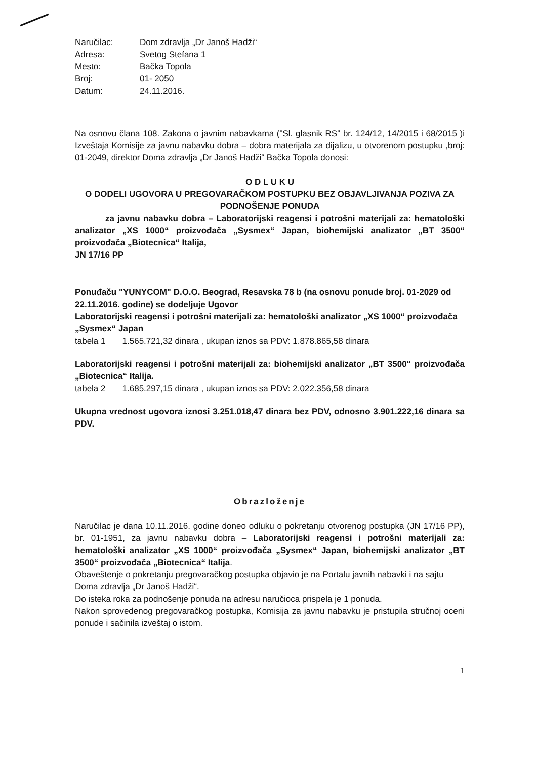| Naručilac: | Dom zdravlja „Dr Janoš Hadži“ |
| Adresa: | Svetog Stefana 1 |
| Mesto: | Bačka Topola |
| Broj: | 01- 2050 |
| Datum: | 24.11.2016. |
Na osnovu člana 108. Zakona o javnim nabavkama ("Sl. glasnik RS" br. 124/12, 14/2015 i 68/2015 )i Izveštaja Komisije za javnu nabavku dobra – dobra materijala za dijalizu, u otvorenom postupku ,broj: 01-2049, direktor Doma zdravlja „Dr Janoš Hadži“ Bačka Topola donosi:
O D L U K U
O DODELI UGOVORA U PREGOVARAČKOM POSTUPKU BEZ OBJAVLJIVANJA POZIVA ZA PODNOŠENJE PONUDA
za javnu nabavku dobra – Laboratorijski reagensi i potrošni materijali za: hematološki analizator „XS 1000“ proizvođača „Sysmex“ Japan, biohemijski analizator „BT 3500“ proizvođača „Biotecnica“ Italija,
JN 17/16 PP
Ponuđaču "YUNYCOM" D.O.O. Beograd, Resavska 78 b (na osnovu ponude broj. 01-2029 od 22.11.2016. godine) se dodeljuje Ugovor
Laboratorijski reagensi i potrošni materijali za: hematološki analizator „XS 1000“ proizvođača „Sysmex“ Japan
tabela 1 1.565.721,32 dinara , ukupan iznos sa PDV: 1.878.865,58 dinara
Laboratorijski reagensi i potrošni materijali za: biohemijski analizator „BT 3500“ proizvođača „Biotecnica“ Italija.
tabela 2 1.685.297,15 dinara , ukupan iznos sa PDV: 2.022.356,58 dinara
Ukupna vrednost ugovora iznosi 3.251.018,47 dinara bez PDV, odnosno 3.901.222,16 dinara sa PDV.
Obrazloženje
Naručilac je dana 10.11.2016. godine doneo odluku o pokretanju otvorenog postupka (JN 17/16 PP), br. 01-1951, za javnu nabavku dobra – Laboratorijski reagensi i potrošni materijali za: hematološki analizator „XS 1000“ proizvođača „Sysmex“ Japan, biohemijski analizator „BT 3500“ proizvođača „Biotecnica“ Italija.
Obaveštenje o pokretanju pregovaračkog postupka objavio je na Portalu javnih nabavki i na sajtu Doma zdravlja „Dr Janoš Hadži“.
Do isteka roka za podnošenje ponuda na adresu naručioca prispela je 1 ponuda.
Nakon sprovedenog pregovaračkog postupka, Komisija za javnu nabavku je pristupila stručnoj oceni ponude i sačinila izveštaj o istom.
1